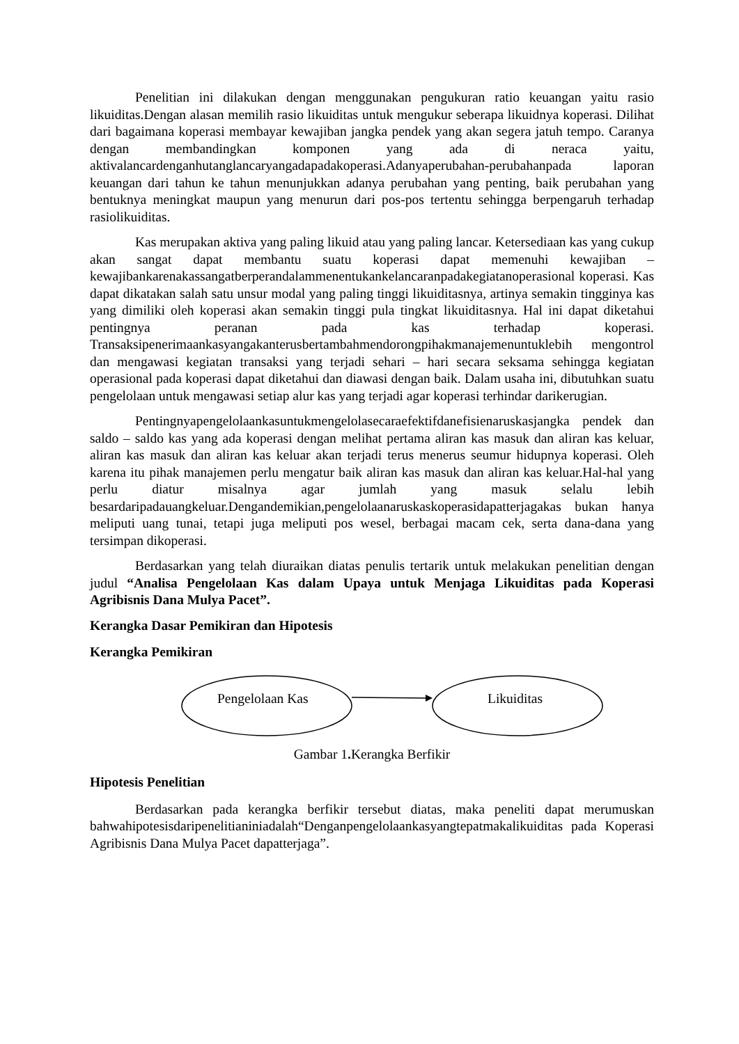Penelitian ini dilakukan dengan menggunakan pengukuran ratio keuangan yaitu rasio likuiditas.Dengan alasan memilih rasio likuiditas untuk mengukur seberapa likuidnya koperasi. Dilihat dari bagaimana koperasi membayar kewajiban jangka pendek yang akan segera jatuh tempo. Caranya dengan membandingkan komponen yang ada di neraca yaitu, aktivalancardenganhutanglancaryangadapadakoperasi.Adanyaperubahan-perubahanpada laporan keuangan dari tahun ke tahun menunjukkan adanya perubahan yang penting, baik perubahan yang bentuknya meningkat maupun yang menurun dari pos-pos tertentu sehingga berpengaruh terhadap rasiolikuiditas.
Kas merupakan aktiva yang paling likuid atau yang paling lancar. Ketersediaan kas yang cukup akan sangat dapat membantu suatu koperasi dapat memenuhi kewajiban – kewajibankarenakassangatberperandalammenentukankelancaranpadakegiatanoperasional koperasi. Kas dapat dikatakan salah satu unsur modal yang paling tinggi likuiditasnya, artinya semakin tingginya kas yang dimiliki oleh koperasi akan semakin tinggi pula tingkat likuiditasnya. Hal ini dapat diketahui pentingnya peranan pada kas terhadap koperasi. Transaksipenerimaankasyangakanterusbertambahmendorongpihakmanajemenuntuklebih mengontrol dan mengawasi kegiatan transaksi yang terjadi sehari – hari secara seksama sehingga kegiatan operasional pada koperasi dapat diketahui dan diawasi dengan baik. Dalam usaha ini, dibutuhkan suatu pengelolaan untuk mengawasi setiap alur kas yang terjadi agar koperasi terhindar darikerugian.
Pentingnyapengelolaankasuntukmengelolasecaraefektifdanefisienaruskasjangka pendek dan saldo – saldo kas yang ada koperasi dengan melihat pertama aliran kas masuk dan aliran kas keluar, aliran kas masuk dan aliran kas keluar akan terjadi terus menerus seumur hidupnya koperasi. Oleh karena itu pihak manajemen perlu mengatur baik aliran kas masuk dan aliran kas keluar.Hal-hal yang perlu diatur misalnya agar jumlah yang masuk selalu lebih besardaripadauangkeluar.Dengandemikian,pengelolaanaruskaskoperasidapatterjagakas bukan hanya meliputi uang tunai, tetapi juga meliputi pos wesel, berbagai macam cek, serta dana-dana yang tersimpan dikoperasi.
Berdasarkan yang telah diuraikan diatas penulis tertarik untuk melakukan penelitian dengan judul “Analisa Pengelolaan Kas dalam Upaya untuk Menjaga Likuiditas pada Koperasi Agribisnis Dana Mulya Pacet”.
Kerangka Dasar Pemikiran dan Hipotesis
Kerangka Pemikiran
Pengelolaan Kas Likuiditas
Gambar 1. Kerangka Berfikir
Hipotesis Penelitian
Berdasarkan pada kerangka berfikir tersebut diatas, maka peneliti dapat merumuskan bahwahipotesisdaripenelitianiniadalah“Denganpengelolaankasyangtepatmakalikuiditas pada Koperasi Agribisnis Dana Mulya Pacet dapatterjaga”.